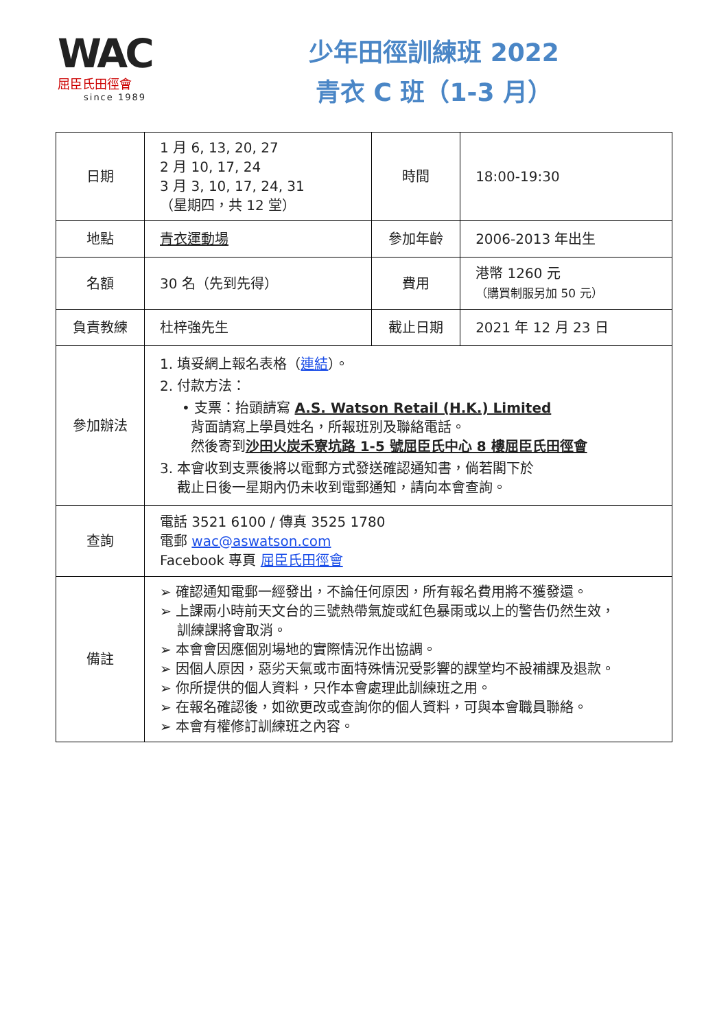WAC
屈臣氏田徑會
since 1989
少年田徑訓練班 2022
青衣 C 班（1-3 月）
| 日期 | 1 月 6, 13, 20, 27 2 月 10, 17, 24 3 月 3, 10, 17, 24, 31 （星期四，共 12 堂） | 時間 | 18:00-19:30 |
| 地點 | 青衣運動場 | 參加年齡 | 2006-2013 年出生 |
| 名額 | 30 名（先到先得） | 費用 | 港幣 1260 元 （購買制服另加 50 元） |
| 負責教練 | 杜梓強先生 | 截止日期 | 2021 年 12 月 23 日 |
| 參加辦法 | 1. 填妥網上報名表格（ 連結 ）。 2. 付款方法： • 支票：抬頭請寫 A.S. Watson Retail (H.K.) Limited 背面請寫上學員姓名，所報班別及聯絡電話。 然後寄到 沙田火炭禾寮坑路 1-5 號屈臣氏中心 8 樓屈臣氏田徑會 3. 本會收到支票後將以電郵方式發送確認通知書，倘若閣下於 截止日後一星期內仍未收到電郵通知，請向本會查詢。 | | |
| 查詢 | 電話 3521 6100 / 傳真 3525 1780 電郵 wac@aswatson.com Facebook 專頁 屈臣氏田徑會 | | |
| 備註 | ➢ 確認通知電郵一經發出，不論任何原因，所有報名費用將不獲發還。 ➢ 上課兩小時前天文台的三號熱帶氣旋或紅色暴雨或以上的警告仍然生效， 訓練課將會取消。 ➢ 本會會因應個別場地的實際情況作出協調。 ➢ 因個人原因，惡劣天氣或市面特殊情況受影響的課堂均不設補課及退款。 ➢ 你所提供的個人資料，只作本會處理此訓練班之用。 ➢ 在報名確認後，如欲更改或查詢你的個人資料，可與本會職員聯絡。 ➢ 本會有權修訂訓練班之內容。 | | |